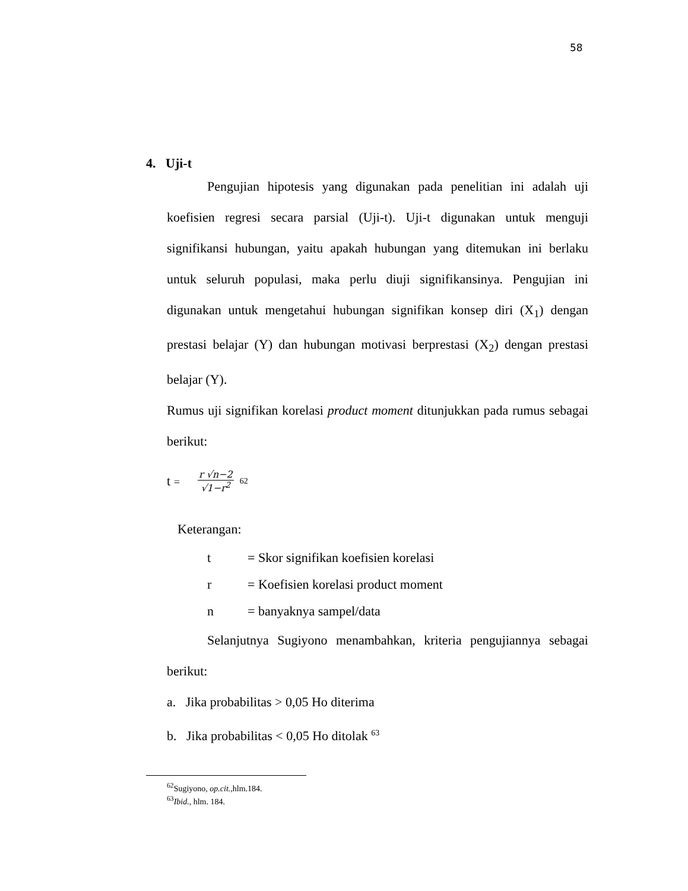58
4. Uji-t
Pengujian hipotesis yang digunakan pada penelitian ini adalah uji koefisien regresi secara parsial (Uji-t). Uji-t digunakan untuk menguji signifikansi hubungan, yaitu apakah hubungan yang ditemukan ini berlaku untuk seluruh populasi, maka perlu diuji signifikansinya. Pengujian ini digunakan untuk mengetahui hubungan signifikan konsep diri (X<sub>1</sub>) dengan prestasi belajar (Y) dan hubungan motivasi berprestasi (X<sub>2</sub>) dengan prestasi belajar (Y).
Rumus uji signifikan korelasi product moment ditunjukkan pada rumus sebagai berikut:
t =
r √n−2
√1−r<sup>2</sup>
62
Keterangan:
| t | = Skor signifikan koefisien korelasi |
| r | = Koefisien korelasi product moment |
| n | = banyaknya sampel/data |
Selanjutnya Sugiyono menambahkan, kriteria pengujiannya sebagai berikut:
a. Jika probabilitas > 0,05 Ho diterima
b. Jika probabilitas < 0,05 Ho ditolak <sup>63</sup>
<sup>62</sup> Sugiyono, op.cit., hlm.184.
<sup>63</sup> Ibid., hlm. 184.